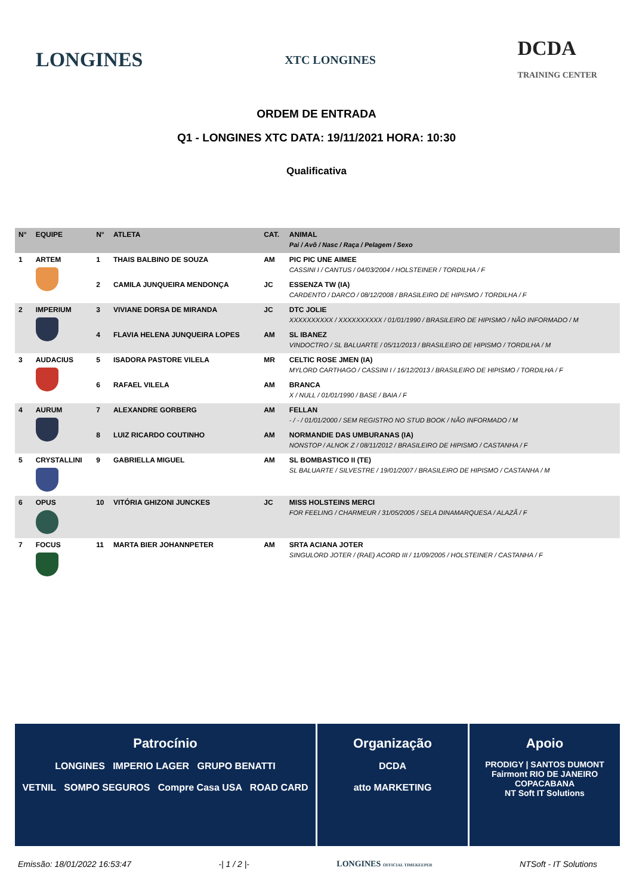LONGINES XTC LONGINES DCDA
TRAINING CENTER
ORDEM DE ENTRADA
Q1 - LONGINES XTC DATA: 19/11/2021 HORA: 10:30
Qualificativa
| N° | EQUIPE | N° | ATLETA | CAT. | ANIMAL Pai / Avô / Nasc / Raça / Pelagem / Sexo |
| --- | --- | --- | --- | --- | --- |
| 1 | ARTEM | 1 | THAIS BALBINO DE SOUZA | AM | PIC PIC UNE AIMEE CASSINI I / CANTUS / 04/03/2004 / HOLSTEINER / TORDILHA / F |
| | | 2 | CAMILA JUNQUEIRA MENDONÇA | JC | ESSENZA TW (IA) CARDENTO / DARCO / 08/12/2008 / BRASILEIRO DE HIPISMO / TORDILHA / F |
| 2 | IMPERIUM | 3 | VIVIANE DORSA DE MIRANDA | JC | DTC JOLIE XXXXXXXXXX / XXXXXXXXXX / 01/01/1990 / BRASILEIRO DE HIPISMO / NÃO INFORMADO / M |
| | | 4 | FLAVIA HELENA JUNQUEIRA LOPES | AM | SL IBANEZ VINDOCTRO / SL BALUARTE / 05/11/2013 / BRASILEIRO DE HIPISMO / TORDILHA / M |
| 3 | AUDACIUS | 5 | ISADORA PASTORE VILELA | MR | CELTIC ROSE JMEN (IA) MYLORD CARTHAGO / CASSINI I / 16/12/2013 / BRASILEIRO DE HIPISMO / TORDILHA / F |
| | | 6 | RAFAEL VILELA | AM | BRANCA X / NULL / 01/01/1990 / BASE / BAIA / F |
| 4 | AURUM | 7 | ALEXANDRE GORBERG | AM | FELLAN - / - / 01/01/2000 / SEM REGISTRO NO STUD BOOK / NÃO INFORMADO / M |
| | | 8 | LUIZ RICARDO COUTINHO | AM | NORMANDIE DAS UMBURANAS (IA) NONSTOP / ALNOK Z / 08/11/2012 / BRASILEIRO DE HIPISMO / CASTANHA / F |
| 5 | CRYSTALLINI | 9 | GABRIELLA MIGUEL | AM | SL BOMBASTICO II (TE) SL BALUARTE / SILVESTRE / 19/01/2007 / BRASILEIRO DE HIPISMO / CASTANHA / M |
| 6 | OPUS | 10 | VITÓRIA GHIZONI JUNCKES | JC | MISS HOLSTEINS MERCI FOR FEELING / CHARMEUR / 31/05/2005 / SELA DINAMARQUESA / ALAZÃ / F |
| 7 | FOCUS | 11 | MARTA BIER JOHANNPETER | AM | SRTA ACIANA JOTER SINGULORD JOTER / (RAE) ACORD III / 11/09/2005 / HOLSTEINER / CASTANHA / F |
Patrocínio
LONGINES IMPERIO LAGER GRUPO BENATTI
VETNIL SOMPO SEGUROS Compre Casa USA ROAD CARD
Organização
DCDA
atto MARKETING
Apoio
PRODIGY | SANTOS DUMONT
Fairmont RIO DE JANEIRO COPACABANA
NT Soft IT Solutions
Emissão: 18/01/2022 16:53:47 -| 1 / 2 |- LONGINES OFFICIAL TIMEKEEPER NTSoft - IT Solutions